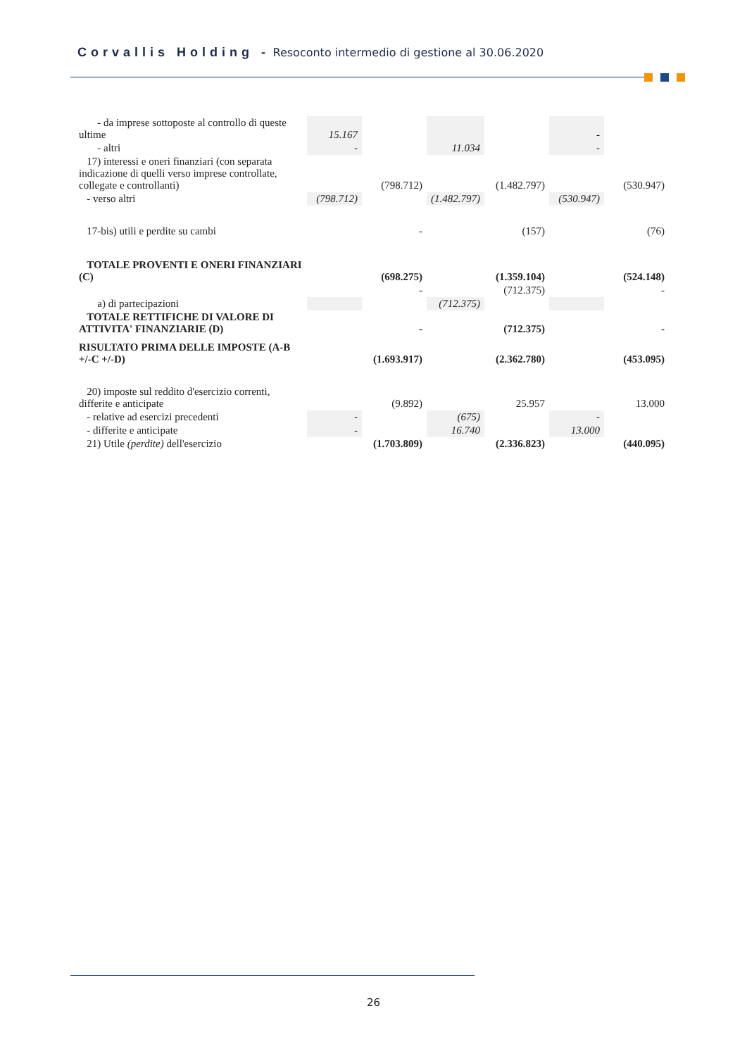Corvallis Holding - Resoconto intermedio di gestione al 30.06.2020
| - da imprese sottoposte al controllo di queste ultime | 15.167 | | | | - | |
| - altri | - | | 11.034 | | - | |
| 17) interessi e oneri finanziari (con separata indicazione di quelli verso imprese controllate, collegate e controllanti) | | (798.712) | | (1.482.797) | | (530.947) |
| - verso altri | (798.712) | | (1.482.797) | | (530.947) | |
| 17-bis) utili e perdite su cambi | | - | | (157) | | (76) |
| TOTALE PROVENTI E ONERI FINANZIARI (C) | | (698.275) | | (1.359.104) | | (524.148) |
| | | - | | (712.375) | | - |
| a) di partecipazioni | | | (712.375) | | | |
| TOTALE RETTIFICHE DI VALORE DI ATTIVITA' FINANZIARIE (D) | | - | | (712.375) | | - |
| RISULTATO PRIMA DELLE IMPOSTE (A-B +/-C +/-D) | | (1.693.917) | | (2.362.780) | | (453.095) |
| 20) imposte sul reddito d'esercizio correnti, differite e anticipate | | (9.892) | | 25.957 | | 13.000 |
| - relative ad esercizi precedenti | - | | (675) | | - | |
| - differite e anticipate | - | | 16.740 | | 13.000 | |
| 21) Utile (perdite) dell'esercizio | | (1.703.809) | | (2.336.823) | | (440.095) |
26